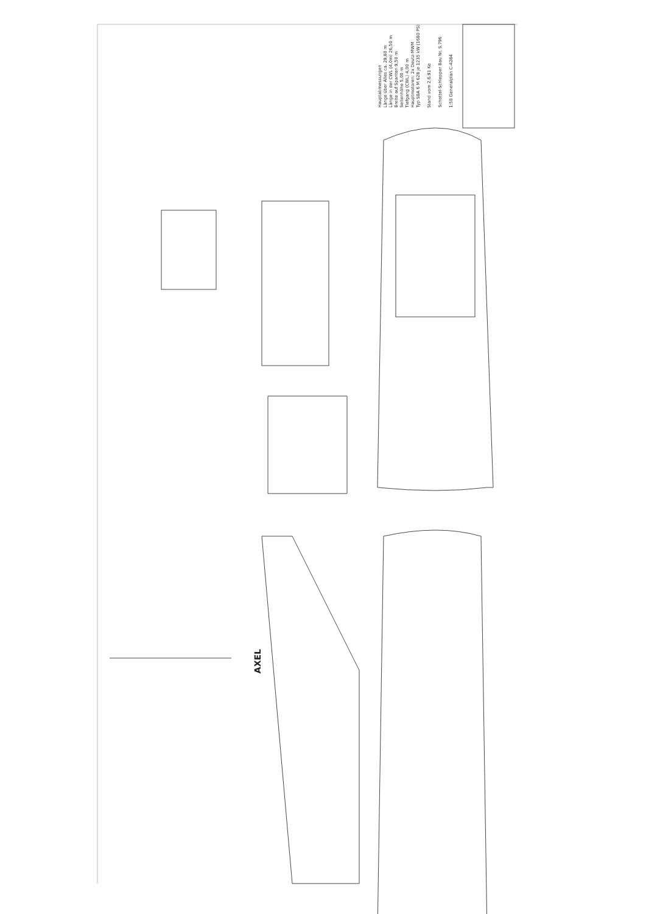Hauptabmessungen
Länge über Alles ca. 29,80 m
Länge in der CWL (4,0m) 26,50 m
Breite auf Spanten 9,50 m
Seitenhöhe 5,00 m
Tiefgang (CWL) 4,00 m
Hauptmotoren: 2x Deutz-MWM
Typ SBA 6 M 628 je 1235 kW (1680 PS) Stand vom 2.6.91 Ke Schottel-Schlepper Bau Nr. S.796 1:50 Generalplan C-4284
AXEL